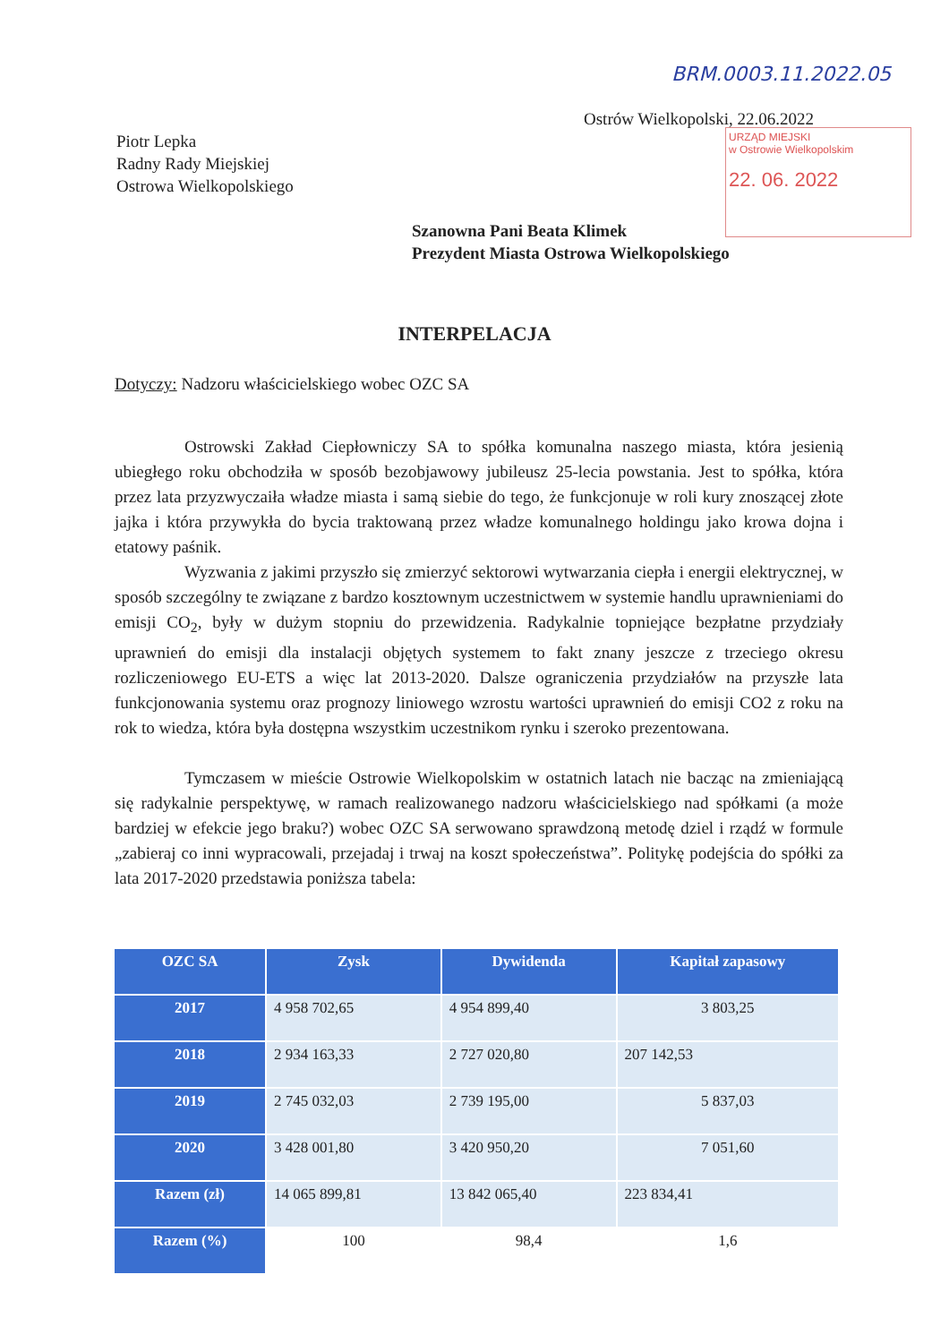BRM.0003.11.2022.05
Ostrów Wielkopolski, 22.06.2022
URZĄD MIEJSKI
w Ostrowie Wielkopolskim
22. 06. 2022
Piotr Lepka
Radny Rady Miejskiej
Ostrowa Wielkopolskiego
Szanowna Pani Beata Klimek
Prezydent Miasta Ostrowa Wielkopolskiego
INTERPELACJA
Dotyczy: Nadzoru właścicielskiego wobec OZC SA
Ostrowski Zakład Ciepłowniczy SA to spółka komunalna naszego miasta, która jesienią ubiegłego roku obchodziła w sposób bezobjawowy jubileusz 25-lecia powstania. Jest to spółka, która przez lata przyzwyczaiła władze miasta i samą siebie do tego, że funkcjonuje w roli kury znoszącej złote jajka i która przywykła do bycia traktowaną przez władze komunalnego holdingu jako krowa dojna i etatowy paśnik.
Wyzwania z jakimi przyszło się zmierzyć sektorowi wytwarzania ciepła i energii elektrycznej, w sposób szczególny te związane z bardzo kosztownym uczestnictwem w systemie handlu uprawnieniami do emisji CO<sub>2</sub>, były w dużym stopniu do przewidzenia. Radykalnie topniejące bezpłatne przydziały uprawnień do emisji dla instalacji objętych systemem to fakt znany jeszcze z trzeciego okresu rozliczeniowego EU-ETS a więc lat 2013-2020. Dalsze ograniczenia przydziałów na przyszłe lata funkcjonowania systemu oraz prognozy liniowego wzrostu wartości uprawnień do emisji CO2 z roku na rok to wiedza, która była dostępna wszystkim uczestnikom rynku i szeroko prezentowana.
Tymczasem w mieście Ostrowie Wielkopolskim w ostatnich latach nie bacząc na zmieniającą się radykalnie perspektywę, w ramach realizowanego nadzoru właścicielskiego nad spółkami (a może bardziej w efekcie jego braku?) wobec OZC SA serwowano sprawdzoną metodę dziel i rządź w formule „zabieraj co inni wypracowali, przejadaj i trwaj na koszt społeczeństwa”. Politykę podejścia do spółki za lata 2017-2020 przedstawia poniższa tabela:
| OZC SA | Zysk | Dywidenda | Kapitał zapasowy |
| --- | --- | --- | --- |
| 2017 | 4 958 702,65 | 4 954 899,40 | 3 803,25 |
| 2018 | 2 934 163,33 | 2 727 020,80 | 207 142,53 |
| 2019 | 2 745 032,03 | 2 739 195,00 | 5 837,03 |
| 2020 | 3 428 001,80 | 3 420 950,20 | 7 051,60 |
| Razem (zł) | 14 065 899,81 | 13 842 065,40 | 223 834,41 |
| Razem (%) | 100 | 98,4 | 1,6 |